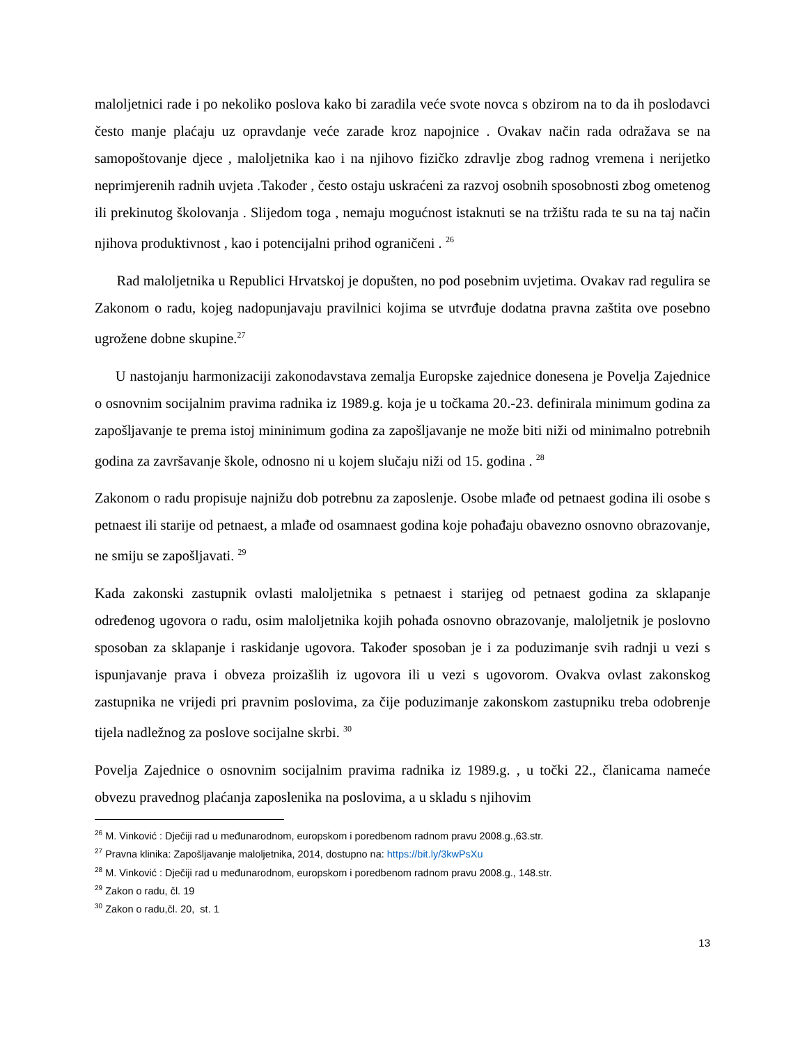maloljetnici rade i po nekoliko poslova kako bi zaradila veće svote novca s obzirom na to da ih poslodavci često manje plaćaju uz opravdanje veće zarade kroz napojnice . Ovakav način rada odražava se na samopoštovanje djece , maloljetnika kao i na njihovo fizičko zdravlje zbog radnog vremena i nerijetko neprimjerenih radnih uvjeta .Također , često ostaju uskraćeni za razvoj osobnih sposobnosti zbog ometenog ili prekinutog školovanja . Slijedom toga , nemaju mogućnost istaknuti se na tržištu rada te su na taj način njihova produktivnost , kao i potencijalni prihod ograničeni . <sup>26</sup>
Rad maloljetnika u Republici Hrvatskoj je dopušten, no pod posebnim uvjetima. Ovakav rad regulira se Zakonom o radu, kojeg nadopunjavaju pravilnici kojima se utvrđuje dodatna pravna zaštita ove posebno ugrožene dobne skupine.<sup>27</sup>
U nastojanju harmonizaciji zakonodavstava zemalja Europske zajednice donesena je Povelja Zajednice o osnovnim socijalnim pravima radnika iz 1989.g. koja je u točkama 20.-23. definirala minimum godina za zapošljavanje te prema istoj mininimum godina za zapošljavanje ne može biti niži od minimalno potrebnih godina za završavanje škole, odnosno ni u kojem slučaju niži od 15. godina . <sup>28</sup>
Zakonom o radu propisuje najnižu dob potrebnu za zaposlenje. Osobe mlađe od petnaest godina ili osobe s petnaest ili starije od petnaest, a mlađe od osamnaest godina koje pohađaju obavezno osnovno obrazovanje, ne smiju se zapošljavati. <sup>29</sup>
Kada zakonski zastupnik ovlasti maloljetnika s petnaest i starijeg od petnaest godina za sklapanje određenog ugovora o radu, osim maloljetnika kojih pohađa osnovno obrazovanje, maloljetnik je poslovno sposoban za sklapanje i raskidanje ugovora. Također sposoban je i za poduzimanje svih radnji u vezi s ispunjavanje prava i obveza proizašlih iz ugovora ili u vezi s ugovorom. Ovakva ovlast zakonskog zastupnika ne vrijedi pri pravnim poslovima, za čije poduzimanje zakonskom zastupniku treba odobrenje tijela nadležnog za poslove socijalne skrbi. <sup>30</sup>
Povelja Zajednice o osnovnim socijalnim pravima radnika iz 1989.g. , u točki 22., članicama nameće obvezu pravednog plaćanja zaposlenika na poslovima, a u skladu s njihovim
<sup>26</sup> M. Vinković : Dječiji rad u međunarodnom, europskom i poredbenom radnom pravu 2008.g.,63.str.
<sup>27</sup> Pravna klinika: Zapošljavanje maloljetnika, 2014, dostupno na: https://bit.ly/3kwPsXu
<sup>28</sup> M. Vinković : Dječiji rad u međunarodnom, europskom i poredbenom radnom pravu 2008.g., 148.str.
<sup>29</sup> Zakon o radu, čl. 19
<sup>30</sup> Zakon o radu,čl. 20, st. 1
13